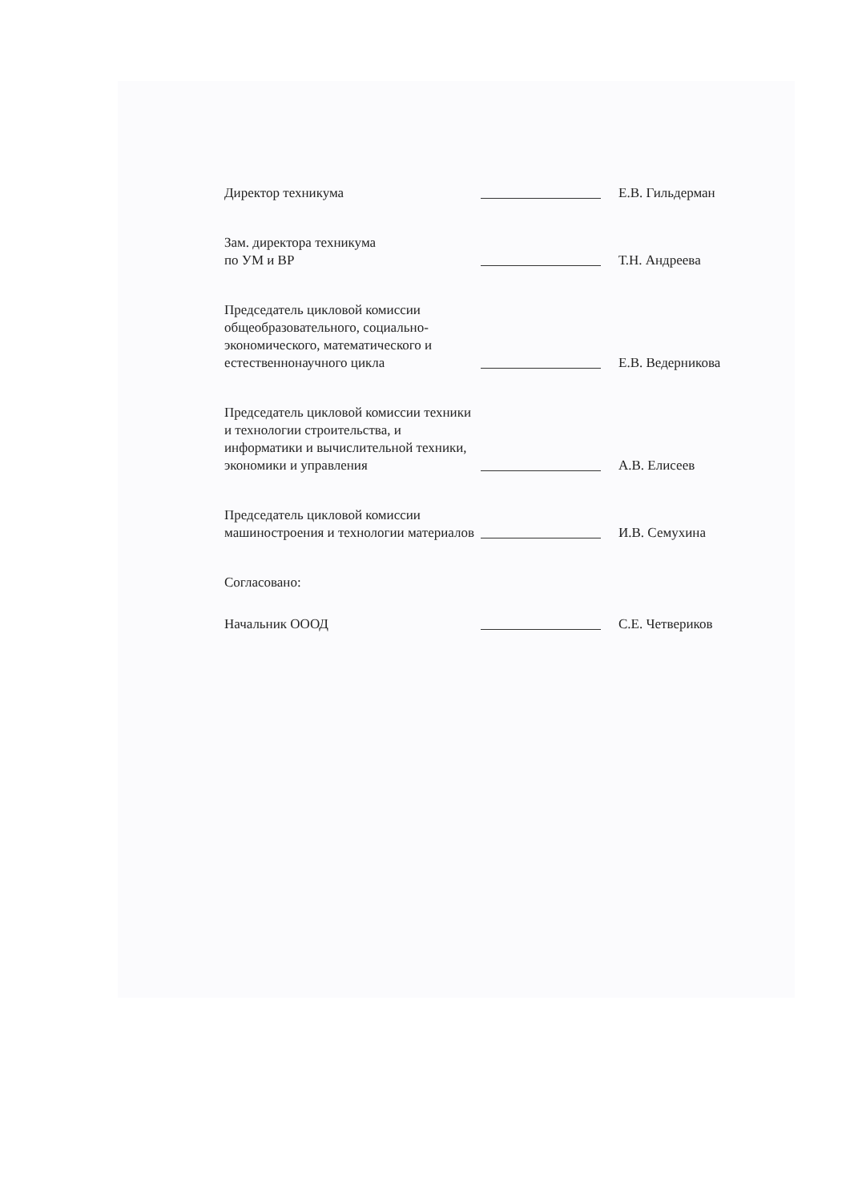Директор техникума
Е.В. Гильдерман
Зам. директора техникума
по УМ и ВР
Т.Н. Андреева
Председатель цикловой комиссии общеобразовательного, социально-экономического, математического и естественнонаучного цикла
Е.В. Ведерникова
Председатель цикловой комиссии техники и технологии строительства, и информатики и вычислительной техники, экономики и управления
А.В. Елисеев
Председатель цикловой комиссии машиностроения и технологии материалов
И.В. Семухина
Согласовано:
Начальник ОООД
С.Е. Четвериков